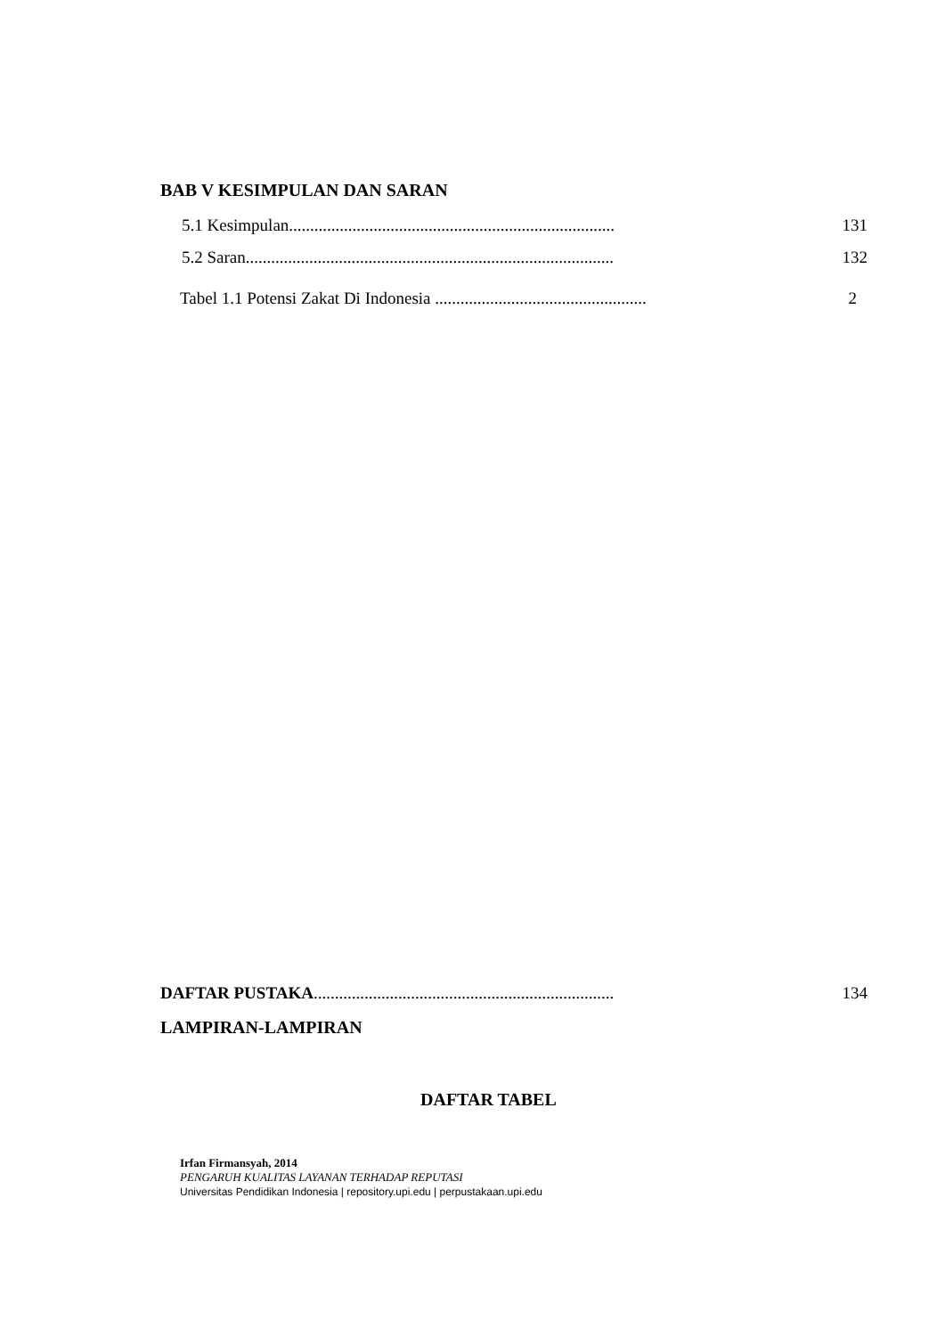BAB V KESIMPULAN DAN SARAN
5.1 Kesimpulan............................................................................. 131
5.2 Saran....................................................................................... 132
Tabel 1.1 Potensi Zakat Di Indonesia .................................................. 2
DAFTAR PUSTAKA....................................................................... 134
LAMPIRAN-LAMPIRAN
DAFTAR TABEL
Irfan Firmansyah, 2014
PENGARUH KUALITAS LAYANAN TERHADAP REPUTASI
Universitas Pendidikan Indonesia | repository.upi.edu | perpustakaan.upi.edu